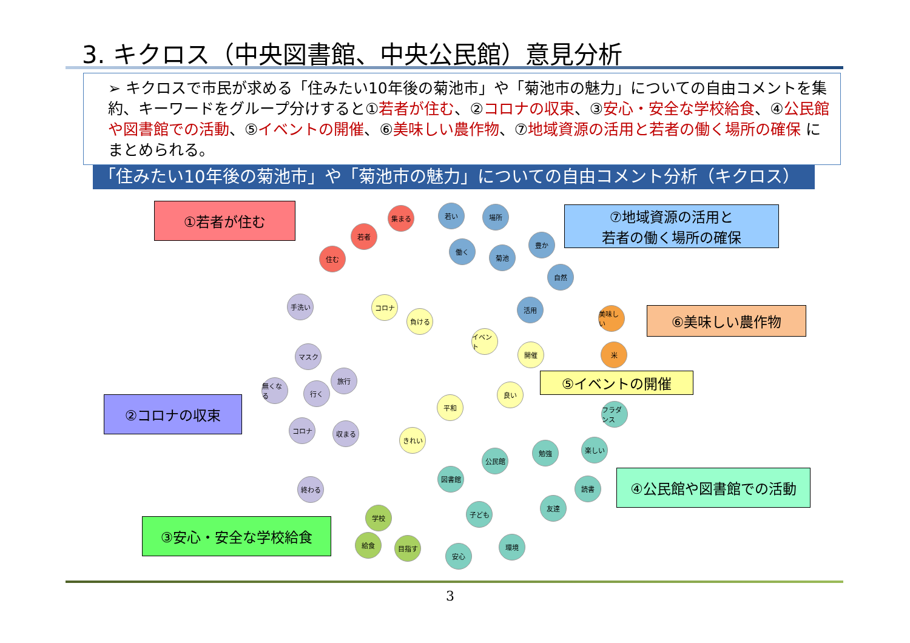3. キクロス（中央図書館、中央公民館）意見分析
➢ キクロスで市民が求める「住みたい10年後の菊池市」や「菊池市の魅力」についての自由コメントを集約、キーワードをグループ分けすると①若者が住む、②コロナの収束、③安心・安全な学校給食、④公民館や図書館での活動、⑤イベントの開催、⑥美味しい農作物、⑦地域資源の活用と若者の働く場所の確保 にまとめられる。
「住みたい10年後の菊池市」や「菊池市の魅力」についての自由コメント分析（キクロス）
①若者が住む
⑦地域資源の活用と
若者の働く場所の確保
⑥美味しい農作物
⑤イベントの開催
②コロナの収束
④公民館や図書館での活動
③安心・安全な学校給食
住む
若者
集まる 若い 場所
働く
菊池
豊か
自然
活用
手洗い コロナ
負ける
イベント
開催
美味しい
米
マスク
旅行
無くなる
行く
平和
良い
フラダンス
コロナ 収まる
きれい
楽しい
勉強
公民館
図書館
読書
終わる
友達
子ども
学校
給食 目指す 環境
安心
3